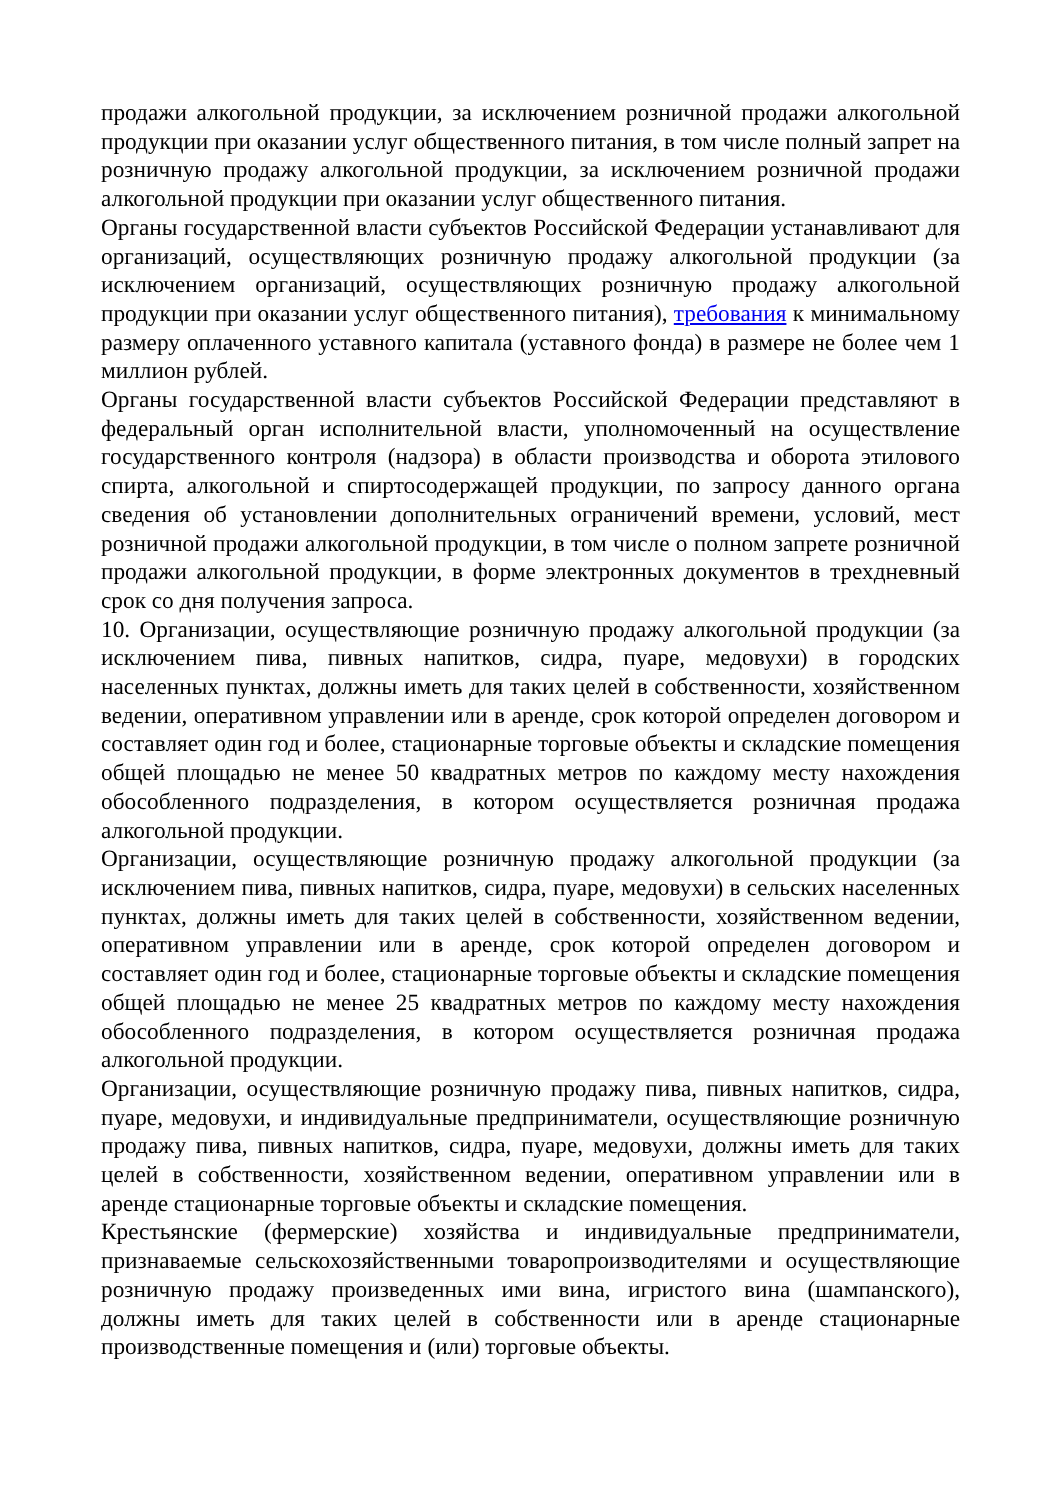продажи алкогольной продукции, за исключением розничной продажи алкогольной продукции при оказании услуг общественного питания, в том числе полный запрет на розничную продажу алкогольной продукции, за исключением розничной продажи алкогольной продукции при оказании услуг общественного питания.
Органы государственной власти субъектов Российской Федерации устанавливают для организаций, осуществляющих розничную продажу алкогольной продукции (за исключением организаций, осуществляющих розничную продажу алкогольной продукции при оказании услуг общественного питания), требования к минимальному размеру оплаченного уставного капитала (уставного фонда) в размере не более чем 1 миллион рублей.
Органы государственной власти субъектов Российской Федерации представляют в федеральный орган исполнительной власти, уполномоченный на осуществление государственного контроля (надзора) в области производства и оборота этилового спирта, алкогольной и спиртосодержащей продукции, по запросу данного органа сведения об установлении дополнительных ограничений времени, условий, мест розничной продажи алкогольной продукции, в том числе о полном запрете розничной продажи алкогольной продукции, в форме электронных документов в трехдневный срок со дня получения запроса.
10. Организации, осуществляющие розничную продажу алкогольной продукции (за исключением пива, пивных напитков, сидра, пуаре, медовухи) в городских населенных пунктах, должны иметь для таких целей в собственности, хозяйственном ведении, оперативном управлении или в аренде, срок которой определен договором и составляет один год и более, стационарные торговые объекты и складские помещения общей площадью не менее 50 квадратных метров по каждому месту нахождения обособленного подразделения, в котором осуществляется розничная продажа алкогольной продукции.
Организации, осуществляющие розничную продажу алкогольной продукции (за исключением пива, пивных напитков, сидра, пуаре, медовухи) в сельских населенных пунктах, должны иметь для таких целей в собственности, хозяйственном ведении, оперативном управлении или в аренде, срок которой определен договором и составляет один год и более, стационарные торговые объекты и складские помещения общей площадью не менее 25 квадратных метров по каждому месту нахождения обособленного подразделения, в котором осуществляется розничная продажа алкогольной продукции.
Организации, осуществляющие розничную продажу пива, пивных напитков, сидра, пуаре, медовухи, и индивидуальные предприниматели, осуществляющие розничную продажу пива, пивных напитков, сидра, пуаре, медовухи, должны иметь для таких целей в собственности, хозяйственном ведении, оперативном управлении или в аренде стационарные торговые объекты и складские помещения.
Крестьянские (фермерские) хозяйства и индивидуальные предприниматели, признаваемые сельскохозяйственными товаропроизводителями и осуществляющие розничную продажу произведенных ими вина, игристого вина (шампанского), должны иметь для таких целей в собственности или в аренде стационарные производственные помещения и (или) торговые объекты.